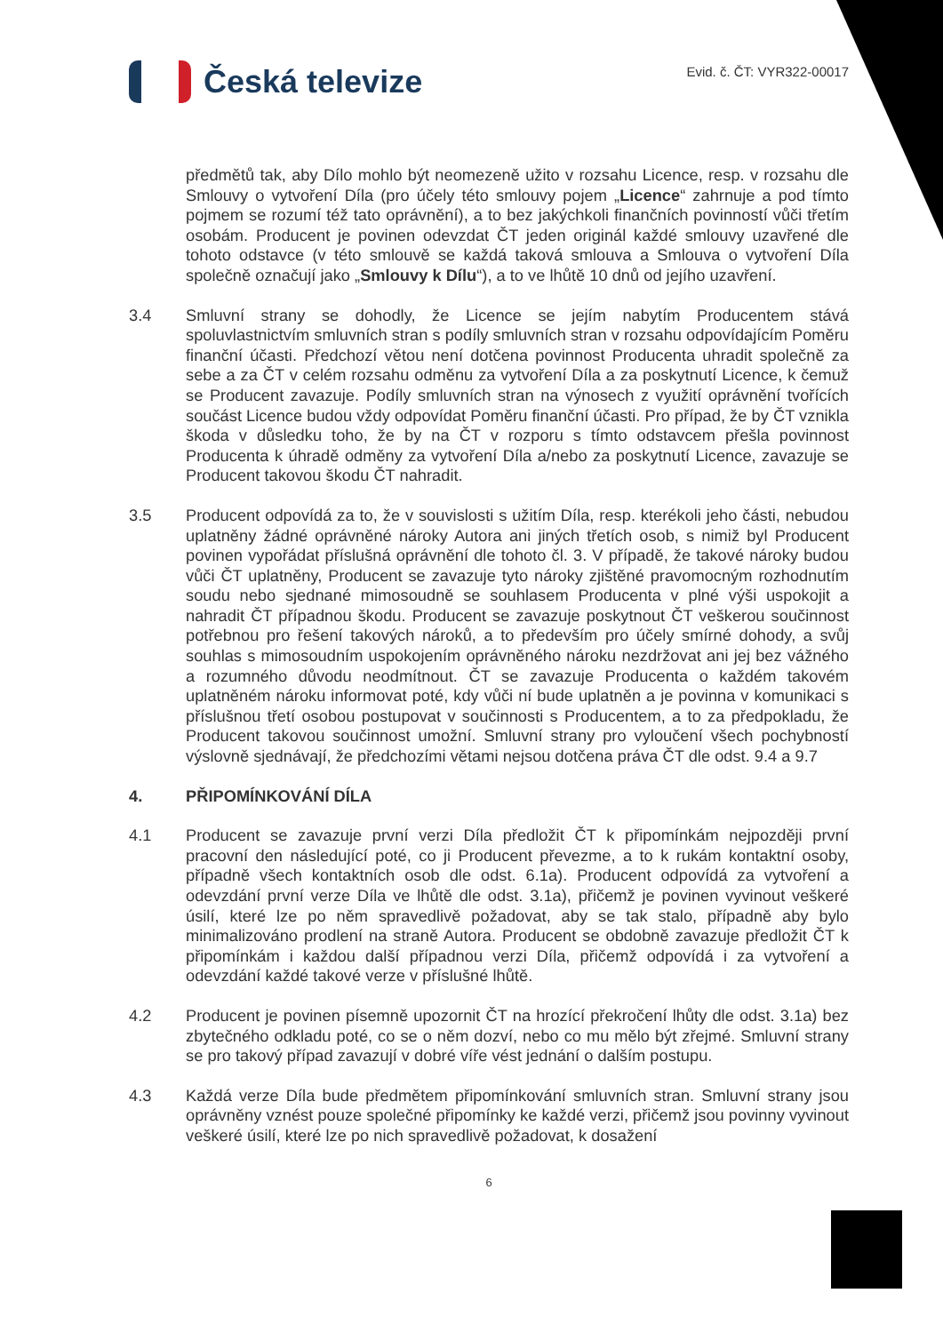Česká televize
Evid. č. ČT: VYR322-00017
předmětů tak, aby Dílo mohlo být neomezeně užito v rozsahu Licence, resp. v rozsahu dle Smlouvy o vytvoření Díla (pro účely této smlouvy pojem „Licence“ zahrnuje a pod tímto pojmem se rozumí též tato oprávnění), a to bez jakýchkoli finančních povinností vůči třetím osobám. Producent je povinen odevzdat ČT jeden originál každé smlouvy uzavřené dle tohoto odstavce (v této smlouvě se každá taková smlouva a Smlouva o vytvoření Díla společně označují jako „Smlouvy k Dílu“), a to ve lhůtě 10 dnů od jejího uzavření.
3.4 Smluvní strany se dohodly, že Licence se jejím nabytím Producentem stává spoluvlastnictvím smluvních stran s podíly smluvních stran v rozsahu odpovídajícím Poměru finanční účasti. Předchozí větou není dotčena povinnost Producenta uhradit společně za sebe a za ČT v celém rozsahu odměnu za vytvoření Díla a za poskytnutí Licence, k čemuž se Producent zavazuje. Podíly smluvních stran na výnosech z využití oprávnění tvořících součást Licence budou vždy odpovídat Poměru finanční účasti. Pro případ, že by ČT vznikla škoda v důsledku toho, že by na ČT v rozporu s tímto odstavcem přešla povinnost Producenta k úhradě odměny za vytvoření Díla a/nebo za poskytnutí Licence, zavazuje se Producent takovou škodu ČT nahradit.
3.5 Producent odpovídá za to, že v souvislosti s užitím Díla, resp. kterékoli jeho části, nebudou uplatněny žádné oprávněné nároky Autora ani jiných třetích osob, s nimiž byl Producent povinen vypořádat příslušná oprávnění dle tohoto čl. 3. V případě, že takové nároky budou vůči ČT uplatněny, Producent se zavazuje tyto nároky zjištěné pravomocným rozhodnutím soudu nebo sjednané mimosoudně se souhlasem Producenta v plné výši uspokojit a nahradit ČT případnou škodu. Producent se zavazuje poskytnout ČT veškerou součinnost potřebnou pro řešení takových nároků, a to především pro účely smírné dohody, a svůj souhlas s mimosoudním uspokojením oprávněného nároku nezdržovat ani jej bez vážného a rozumného důvodu neodmítnout. ČT se zavazuje Producenta o každém takovém uplatněném nároku informovat poté, kdy vůči ní bude uplatněn a je povinna v komunikaci s příslušnou třetí osobou postupovat v součinnosti s Producentem, a to za předpokladu, že Producent takovou součinnost umožní. Smluvní strany pro vyloučení všech pochybností výslovně sjednávají, že předchozími větami nejsou dotčena práva ČT dle odst. 9.4 a 9.7
4. PŘIPOMÍNKOVÁNÍ DÍLA
4.1 Producent se zavazuje první verzi Díla předložit ČT k připomínkám nejpozději první pracovní den následující poté, co ji Producent převezme, a to k rukám kontaktní osoby, případně všech kontaktních osob dle odst. 6.1a). Producent odpovídá za vytvoření a odevzdání první verze Díla ve lhůtě dle odst. 3.1a), přičemž je povinen vyvinout veškeré úsilí, které lze po něm spravedlivě požadovat, aby se tak stalo, případně aby bylo minimalizováno prodlení na straně Autora. Producent se obdobně zavazuje předložit ČT k připomínkám i každou další případnou verzi Díla, přičemž odpovídá i za vytvoření a odevzdání každé takové verze v příslušné lhůtě.
4.2 Producent je povinen písemně upozornit ČT na hrozící překročení lhůty dle odst. 3.1a) bez zbytečného odkladu poté, co se o něm dozví, nebo co mu mělo být zřejmé. Smluvní strany se pro takový případ zavazují v dobré víře vést jednání o dalším postupu.
4.3 Každá verze Díla bude předmětem připomínkování smluvních stran. Smluvní strany jsou oprávněny vznést pouze společné připomínky ke každé verzi, přičemž jsou povinny vyvinout veškeré úsilí, které lze po nich spravedlivě požadovat, k dosažení
6